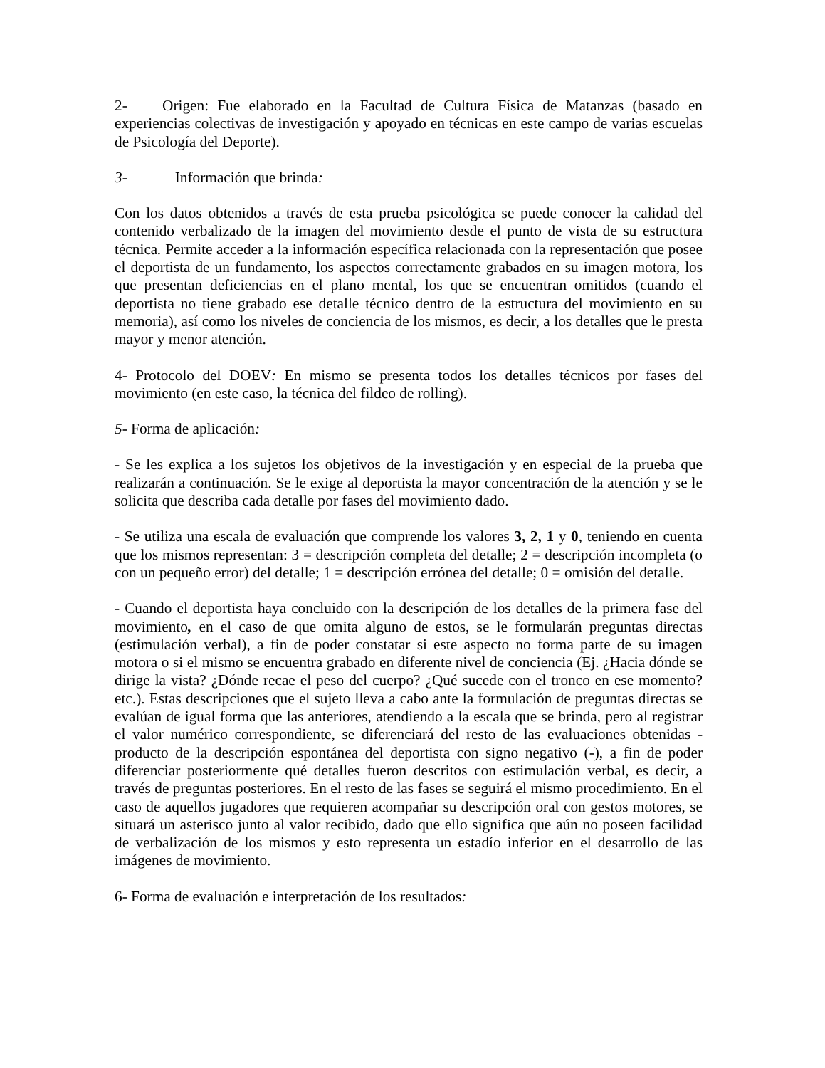2- Origen: Fue elaborado en la Facultad de Cultura Física de Matanzas (basado en experiencias colectivas de investigación y apoyado en técnicas en este campo de varias escuelas de Psicología del Deporte).
3- Información que brinda:
Con los datos obtenidos a través de esta prueba psicológica se puede conocer la calidad del contenido verbalizado de la imagen del movimiento desde el punto de vista de su estructura técnica. Permite acceder a la información específica relacionada con la representación que posee el deportista de un fundamento, los aspectos correctamente grabados en su imagen motora, los que presentan deficiencias en el plano mental, los que se encuentran omitidos (cuando el deportista no tiene grabado ese detalle técnico dentro de la estructura del movimiento en su memoria), así como los niveles de conciencia de los mismos, es decir, a los detalles que le presta mayor y menor atención.
4- Protocolo del DOEV: En mismo se presenta todos los detalles técnicos por fases del movimiento (en este caso, la técnica del fildeo de rolling).
5- Forma de aplicación:
- Se les explica a los sujetos los objetivos de la investigación y en especial de la prueba que realizarán a continuación. Se le exige al deportista la mayor concentración de la atención y se le solicita que describa cada detalle por fases del movimiento dado.
- Se utiliza una escala de evaluación que comprende los valores 3, 2, 1 y 0, teniendo en cuenta que los mismos representan: 3 = descripción completa del detalle; 2 = descripción incompleta (o con un pequeño error) del detalle; 1 = descripción errónea del detalle; 0 = omisión del detalle.
- Cuando el deportista haya concluido con la descripción de los detalles de la primera fase del movimiento, en el caso de que omita alguno de estos, se le formularán preguntas directas (estimulación verbal), a fin de poder constatar si este aspecto no forma parte de su imagen motora o si el mismo se encuentra grabado en diferente nivel de conciencia (Ej. ¿Hacia dónde se dirige la vista? ¿Dónde recae el peso del cuerpo? ¿Qué sucede con el tronco en ese momento? etc.). Estas descripciones que el sujeto lleva a cabo ante la formulación de preguntas directas se evalúan de igual forma que las anteriores, atendiendo a la escala que se brinda, pero al registrar el valor numérico correspondiente, se diferenciará del resto de las evaluaciones obtenidas - producto de la descripción espontánea del deportista con signo negativo (-), a fin de poder diferenciar posteriormente qué detalles fueron descritos con estimulación verbal, es decir, a través de preguntas posteriores. En el resto de las fases se seguirá el mismo procedimiento. En el caso de aquellos jugadores que requieren acompañar su descripción oral con gestos motores, se situará un asterisco junto al valor recibido, dado que ello significa que aún no poseen facilidad de verbalización de los mismos y esto representa un estadío inferior en el desarrollo de las imágenes de movimiento.
6- Forma de evaluación e interpretación de los resultados: